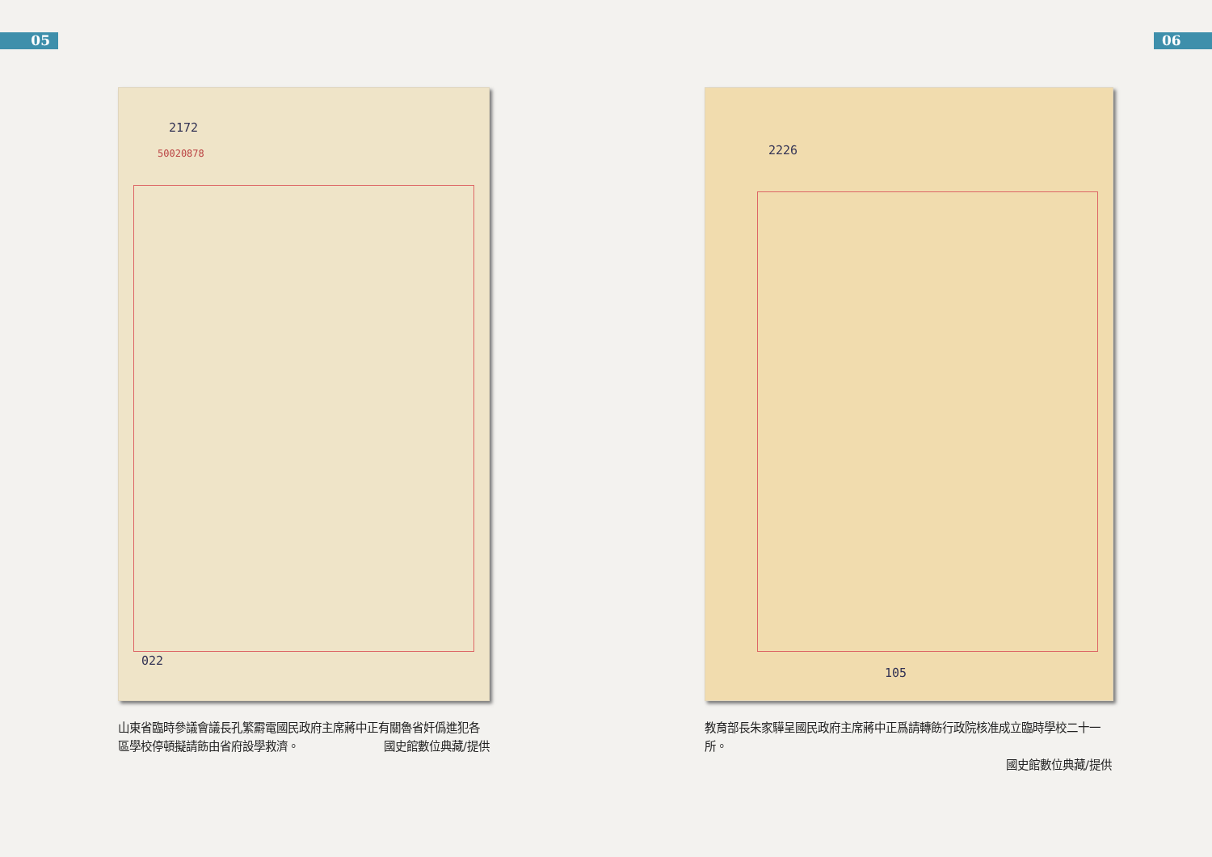05
2172
50020878
022
山東省臨時參議會議長孔繁霨電國民政府主席蔣中正有關魯省奸僞進犯各區學校停頓擬請飭由省府設學救濟。 國史館數位典藏/提供
06
2226
105
教育部長朱家驊呈國民政府主席蔣中正爲請轉飭行政院核准成立臨時學校二十一所。
國史館數位典藏/提供